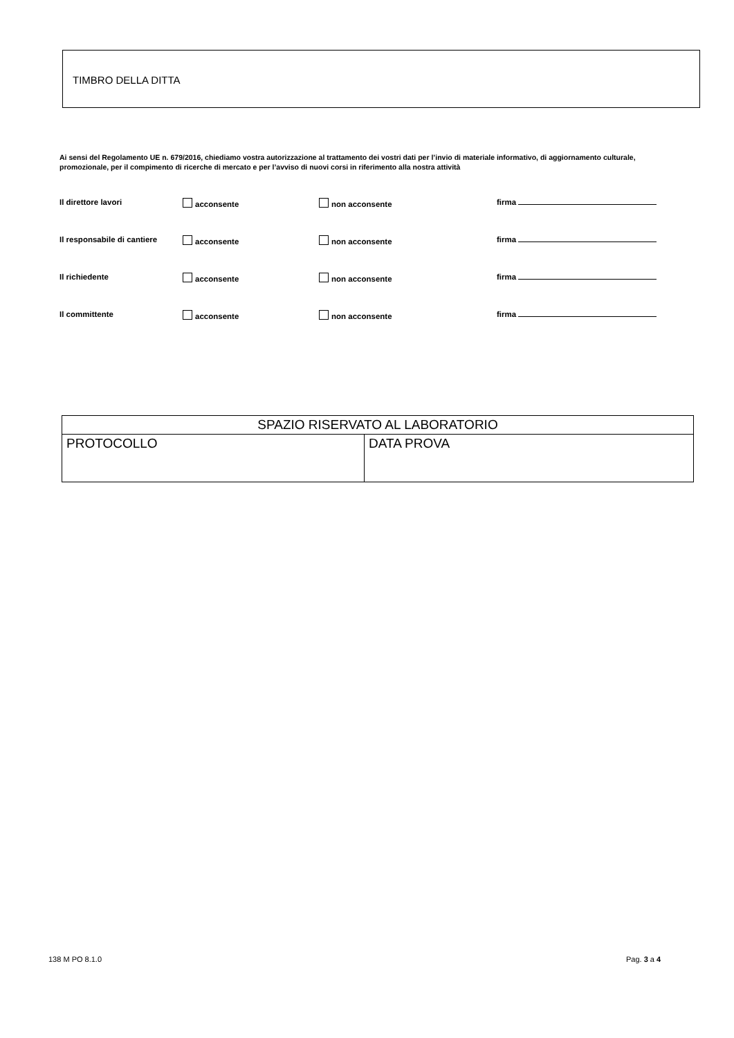TIMBRO DELLA DITTA
Ai sensi del Regolamento UE n. 679/2016, chiediamo vostra autorizzazione al trattamento dei vostri dati per l’invio di materiale informativo, di aggiornamento culturale, promozionale, per il compimento di ricerche di mercato e per l’avviso di nuovi corsi in riferimento alla nostra attività
Il direttore lavori acconsente non acconsente firma
Il responsabile di cantiere acconsente non acconsente firma
Il richiedente acconsente non acconsente firma
Il committente acconsente non acconsente firma
| SPAZIO RISERVATO AL LABORATORIO | |
| --- | --- |
| PROTOCOLLO | DATA PROVA |
138 M PO 8.1.0 Pag. 3 a 4